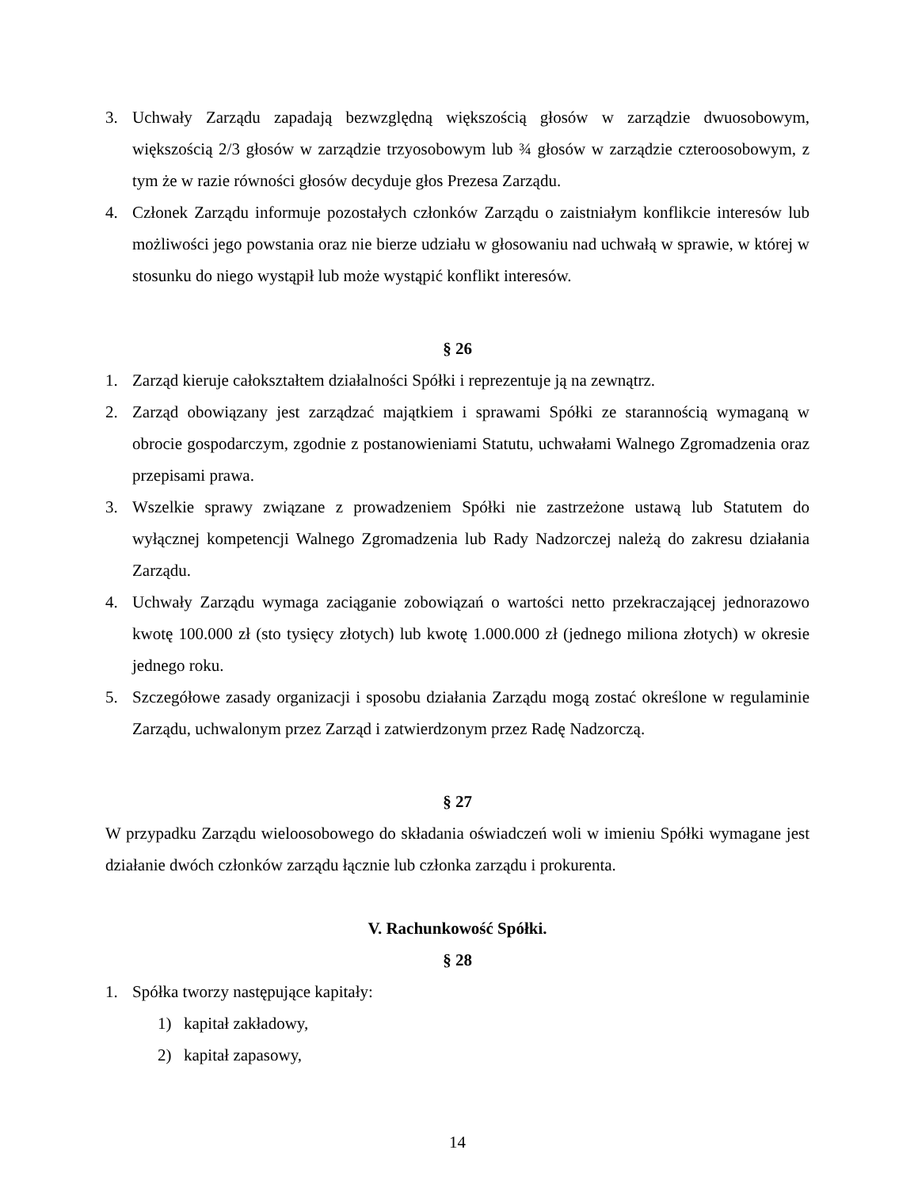3. Uchwały Zarządu zapadają bezwzględną większością głosów w zarządzie dwuosobowym, większością 2/3 głosów w zarządzie trzyosobowym lub ¾ głosów w zarządzie czteroosobowym, z tym że w razie równości głosów decyduje głos Prezesa Zarządu.
4. Członek Zarządu informuje pozostałych członków Zarządu o zaistniałym konflikcie interesów lub możliwości jego powstania oraz nie bierze udziału w głosowaniu nad uchwałą w sprawie, w której w stosunku do niego wystąpił lub może wystąpić konflikt interesów.
§ 26
1. Zarząd kieruje całokształtem działalności Spółki i reprezentuje ją na zewnątrz.
2. Zarząd obowiązany jest zarządzać majątkiem i sprawami Spółki ze starannością wymaganą w obrocie gospodarczym, zgodnie z postanowieniami Statutu, uchwałami Walnego Zgromadzenia oraz przepisami prawa.
3. Wszelkie sprawy związane z prowadzeniem Spółki nie zastrzeżone ustawą lub Statutem do wyłącznej kompetencji Walnego Zgromadzenia lub Rady Nadzorczej należą do zakresu działania Zarządu.
4. Uchwały Zarządu wymaga zaciąganie zobowiązań o wartości netto przekraczającej jednorazowo kwotę 100.000 zł (sto tysięcy złotych) lub kwotę 1.000.000 zł (jednego miliona złotych) w okresie jednego roku.
5. Szczegółowe zasady organizacji i sposobu działania Zarządu mogą zostać określone w regulaminie Zarządu, uchwalonym przez Zarząd i zatwierdzonym przez Radę Nadzorczą.
§ 27
W przypadku Zarządu wieloosobowego do składania oświadczeń woli w imieniu Spółki wymagane jest działanie dwóch członków zarządu łącznie lub członka zarządu i prokurenta.
V. Rachunkowość Spółki.
§ 28
1. Spółka tworzy następujące kapitały:
1) kapitał zakładowy,
2) kapitał zapasowy,
14